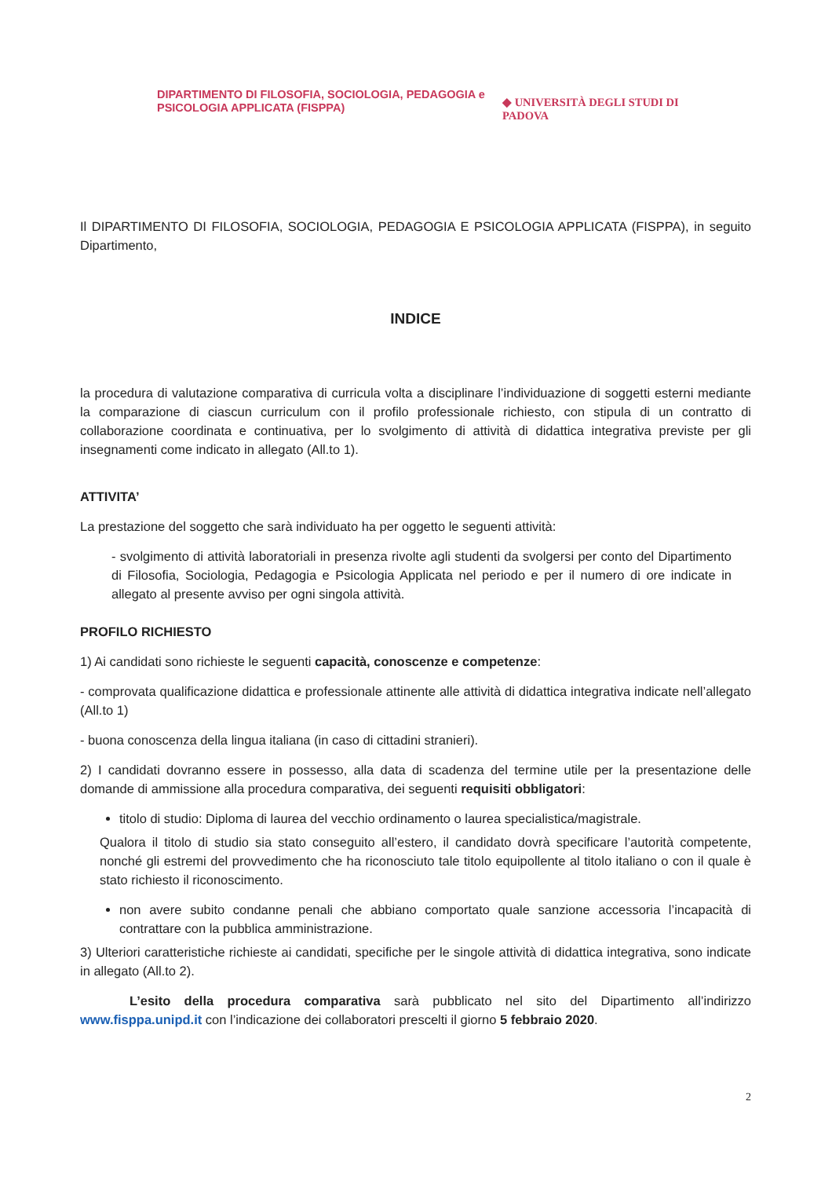DIPARTIMENTO DI FILOSOFIA, SOCIOLOGIA, PEDAGOGIA e PSICOLOGIA APPLICATA (FISPPA)
◆ UNIVERSITÀ DEGLI STUDI DI PADOVA
Il DIPARTIMENTO DI FILOSOFIA, SOCIOLOGIA, PEDAGOGIA E PSICOLOGIA APPLICATA (FISPPA), in seguito Dipartimento,
INDICE
la procedura di valutazione comparativa di curricula volta a disciplinare l’individuazione di soggetti esterni mediante la comparazione di ciascun curriculum con il profilo professionale richiesto, con stipula di un contratto di collaborazione coordinata e continuativa, per lo svolgimento di attività di didattica integrativa previste per gli insegnamenti come indicato in allegato (All.to 1).
ATTIVITA’
La prestazione del soggetto che sarà individuato ha per oggetto le seguenti attività:
- svolgimento di attività laboratoriali in presenza rivolte agli studenti da svolgersi per conto del Dipartimento di Filosofia, Sociologia, Pedagogia e Psicologia Applicata nel periodo e per il numero di ore indicate in allegato al presente avviso per ogni singola attività.
PROFILO RICHIESTO
1) Ai candidati sono richieste le seguenti capacità, conoscenze e competenze:
- comprovata qualificazione didattica e professionale attinente alle attività di didattica integrativa indicate nell’allegato (All.to 1)
- buona conoscenza della lingua italiana (in caso di cittadini stranieri).
2) I candidati dovranno essere in possesso, alla data di scadenza del termine utile per la presentazione delle domande di ammissione alla procedura comparativa, dei seguenti requisiti obbligatori:
titolo di studio: Diploma di laurea del vecchio ordinamento o laurea specialistica/magistrale.
Qualora il titolo di studio sia stato conseguito all’estero, il candidato dovrà specificare l’autorità competente, nonché gli estremi del provvedimento che ha riconosciuto tale titolo equipollente al titolo italiano o con il quale è stato richiesto il riconoscimento.
non avere subito condanne penali che abbiano comportato quale sanzione accessoria l’incapacità di contrattare con la pubblica amministrazione.
3) Ulteriori caratteristiche richieste ai candidati, specifiche per le singole attività di didattica integrativa, sono indicate in allegato (All.to 2).
L’esito della procedura comparativa sarà pubblicato nel sito del Dipartimento all’indirizzo www.fisppa.unipd.it con l’indicazione dei collaboratori prescelti il giorno 5 febbraio 2020.
2